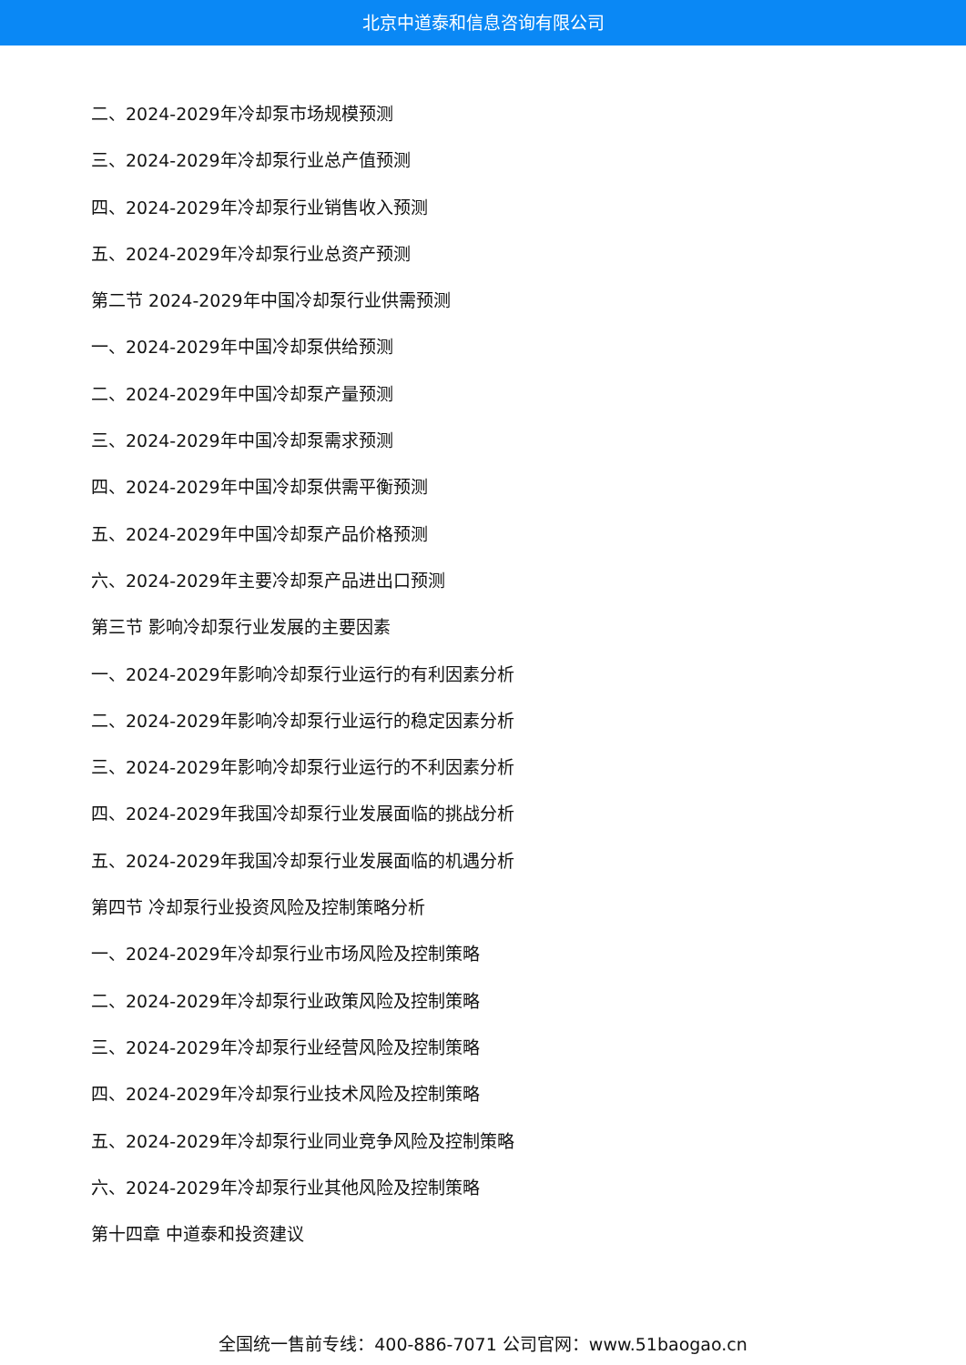北京中道泰和信息咨询有限公司
二、2024-2029年冷却泵市场规模预测
三、2024-2029年冷却泵行业总产值预测
四、2024-2029年冷却泵行业销售收入预测
五、2024-2029年冷却泵行业总资产预测
第二节 2024-2029年中国冷却泵行业供需预测
一、2024-2029年中国冷却泵供给预测
二、2024-2029年中国冷却泵产量预测
三、2024-2029年中国冷却泵需求预测
四、2024-2029年中国冷却泵供需平衡预测
五、2024-2029年中国冷却泵产品价格预测
六、2024-2029年主要冷却泵产品进出口预测
第三节 影响冷却泵行业发展的主要因素
一、2024-2029年影响冷却泵行业运行的有利因素分析
二、2024-2029年影响冷却泵行业运行的稳定因素分析
三、2024-2029年影响冷却泵行业运行的不利因素分析
四、2024-2029年我国冷却泵行业发展面临的挑战分析
五、2024-2029年我国冷却泵行业发展面临的机遇分析
第四节 冷却泵行业投资风险及控制策略分析
一、2024-2029年冷却泵行业市场风险及控制策略
二、2024-2029年冷却泵行业政策风险及控制策略
三、2024-2029年冷却泵行业经营风险及控制策略
四、2024-2029年冷却泵行业技术风险及控制策略
五、2024-2029年冷却泵行业同业竞争风险及控制策略
六、2024-2029年冷却泵行业其他风险及控制策略
第十四章 中道泰和投资建议
全国统一售前专线：400-886-7071 公司官网：www.51baogao.cn